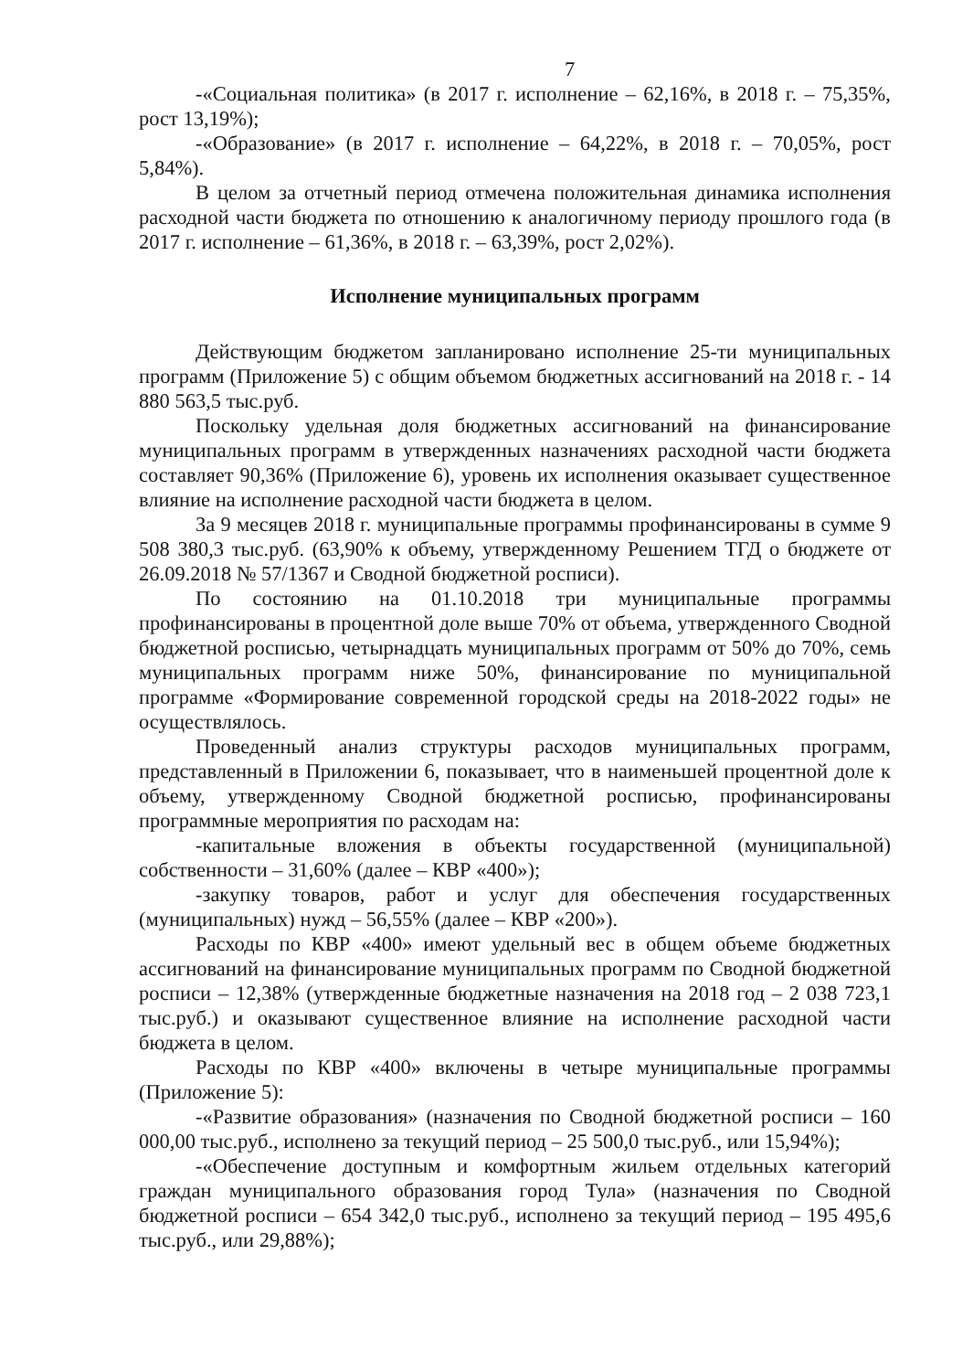7
-«Социальная политика» (в 2017 г. исполнение – 62,16%, в 2018 г. – 75,35%, рост 13,19%);
-«Образование» (в 2017 г. исполнение – 64,22%, в 2018 г. – 70,05%, рост 5,84%).
В целом за отчетный период отмечена положительная динамика исполнения расходной части бюджета по отношению к аналогичному периоду прошлого года (в 2017 г. исполнение – 61,36%, в 2018 г. – 63,39%, рост 2,02%).
Исполнение муниципальных программ
Действующим бюджетом запланировано исполнение 25-ти муниципальных программ (Приложение 5) с общим объемом бюджетных ассигнований на 2018 г. - 14 880 563,5 тыс.руб.
Поскольку удельная доля бюджетных ассигнований на финансирование муниципальных программ в утвержденных назначениях расходной части бюджета составляет 90,36% (Приложение 6), уровень их исполнения оказывает существенное влияние на исполнение расходной части бюджета в целом.
За 9 месяцев 2018 г. муниципальные программы профинансированы в сумме 9 508 380,3 тыс.руб. (63,90% к объему, утвержденному Решением ТГД о бюджете от 26.09.2018 № 57/1367 и Сводной бюджетной росписи).
По состоянию на 01.10.2018 три муниципальные программы профинансированы в процентной доле выше 70% от объема, утвержденного Сводной бюджетной росписью, четырнадцать муниципальных программ от 50% до 70%, семь муниципальных программ ниже 50%, финансирование по муниципальной программе «Формирование современной городской среды на 2018-2022 годы» не осуществлялось.
Проведенный анализ структуры расходов муниципальных программ, представленный в Приложении 6, показывает, что в наименьшей процентной доле к объему, утвержденному Сводной бюджетной росписью, профинансированы программные мероприятия по расходам на:
-капитальные вложения в объекты государственной (муниципальной) собственности – 31,60% (далее – КВР «400»);
-закупку товаров, работ и услуг для обеспечения государственных (муниципальных) нужд – 56,55% (далее – КВР «200»).
Расходы по КВР «400» имеют удельный вес в общем объеме бюджетных ассигнований на финансирование муниципальных программ по Сводной бюджетной росписи – 12,38% (утвержденные бюджетные назначения на 2018 год – 2 038 723,1 тыс.руб.) и оказывают существенное влияние на исполнение расходной части бюджета в целом.
Расходы по КВР «400» включены в четыре муниципальные программы (Приложение 5):
-«Развитие образования» (назначения по Сводной бюджетной росписи – 160 000,00 тыс.руб., исполнено за текущий период – 25 500,0 тыс.руб., или 15,94%);
-«Обеспечение доступным и комфортным жильем отдельных категорий граждан муниципального образования город Тула» (назначения по Сводной бюджетной росписи – 654 342,0 тыс.руб., исполнено за текущий период – 195 495,6 тыс.руб., или 29,88%);